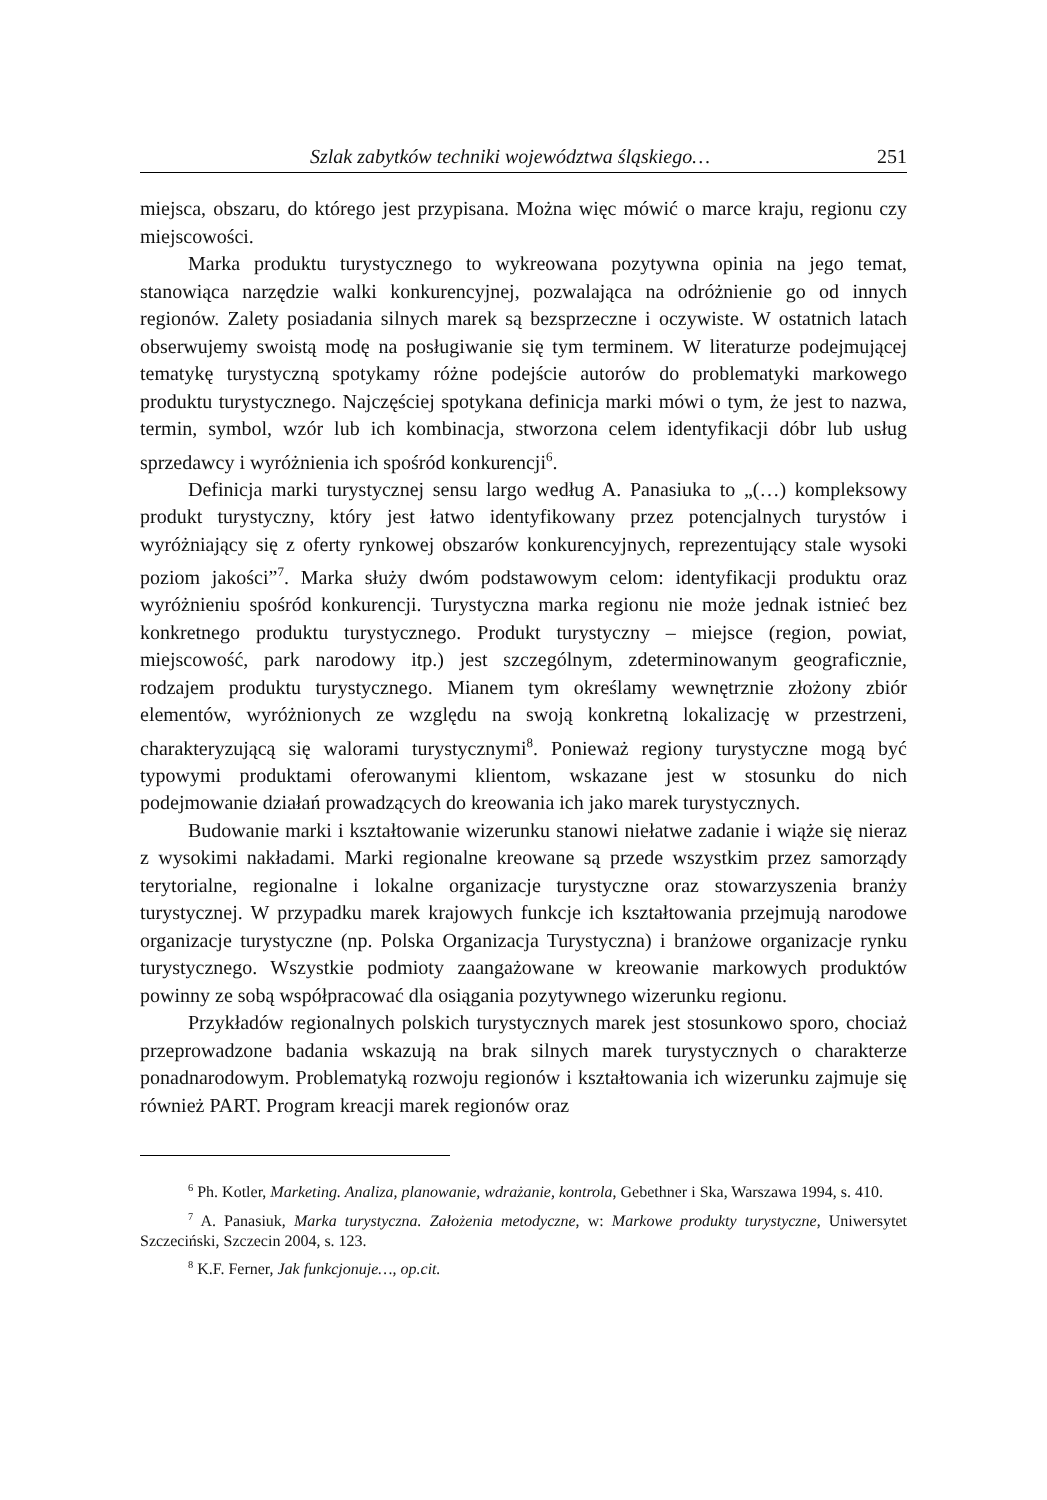Szlak zabytków techniki województwa śląskiego… 251
miejsca, obszaru, do którego jest przypisana. Można więc mówić o marce kraju, regionu czy miejscowości.
Marka produktu turystycznego to wykreowana pozytywna opinia na jego temat, stanowiąca narzędzie walki konkurencyjnej, pozwalająca na odróżnienie go od innych regionów. Zalety posiadania silnych marek są bezsprzeczne i oczywiste. W ostatnich latach obserwujemy swoistą modę na posługiwanie się tym terminem. W literaturze podejmującej tematykę turystyczną spotykamy różne podejście autorów do problematyki markowego produktu turystycznego. Najczęściej spotykana definicja marki mówi o tym, że jest to nazwa, termin, symbol, wzór lub ich kombinacja, stworzona celem identyfikacji dóbr lub usług sprzedawcy i wyróżnienia ich spośród konkurencji<sup>6</sup>.
Definicja marki turystycznej sensu largo według A. Panasiuka to „(…) kompleksowy produkt turystyczny, który jest łatwo identyfikowany przez potencjalnych turystów i wyróżniający się z oferty rynkowej obszarów konkurencyjnych, reprezentujący stale wysoki poziom jakości”<sup>7</sup>. Marka służy dwóm podstawowym celom: identyfikacji produktu oraz wyróżnieniu spośród konkurencji. Turystyczna marka regionu nie może jednak istnieć bez konkretnego produktu turystycznego. Produkt turystyczny – miejsce (region, powiat, miejscowość, park narodowy itp.) jest szczególnym, zdeterminowanym geograficznie, rodzajem produktu turystycznego. Mianem tym określamy wewnętrznie złożony zbiór elementów, wyróżnionych ze względu na swoją konkretną lokalizację w przestrzeni, charakteryzującą się walorami turystycznymi<sup>8</sup>. Ponieważ regiony turystyczne mogą być typowymi produktami oferowanymi klientom, wskazane jest w stosunku do nich podejmowanie działań prowadzących do kreowania ich jako marek turystycznych.
Budowanie marki i kształtowanie wizerunku stanowi niełatwe zadanie i wiąże się nieraz z wysokimi nakładami. Marki regionalne kreowane są przede wszystkim przez samorządy terytorialne, regionalne i lokalne organizacje turystyczne oraz stowarzyszenia branży turystycznej. W przypadku marek krajowych funkcje ich kształtowania przejmują narodowe organizacje turystyczne (np. Polska Organizacja Turystyczna) i branżowe organizacje rynku turystycznego. Wszystkie podmioty zaangażowane w kreowanie markowych produktów powinny ze sobą współpracować dla osiągania pozytywnego wizerunku regionu.
Przykładów regionalnych polskich turystycznych marek jest stosunkowo sporo, chociaż przeprowadzone badania wskazują na brak silnych marek turystycznych o charakterze ponadnarodowym. Problematyką rozwoju regionów i kształtowania ich wizerunku zajmuje się również PART. Program kreacji marek regionów oraz
<sup>6</sup> Ph. Kotler, Marketing. Analiza, planowanie, wdrażanie, kontrola, Gebethner i Ska, Warszawa 1994, s. 410.
<sup>7</sup> A. Panasiuk, Marka turystyczna. Założenia metodyczne, w: Markowe produkty turystyczne, Uniwersytet Szczeciński, Szczecin 2004, s. 123.
<sup>8</sup> K.F. Ferner, Jak funkcjonuje…, op.cit.